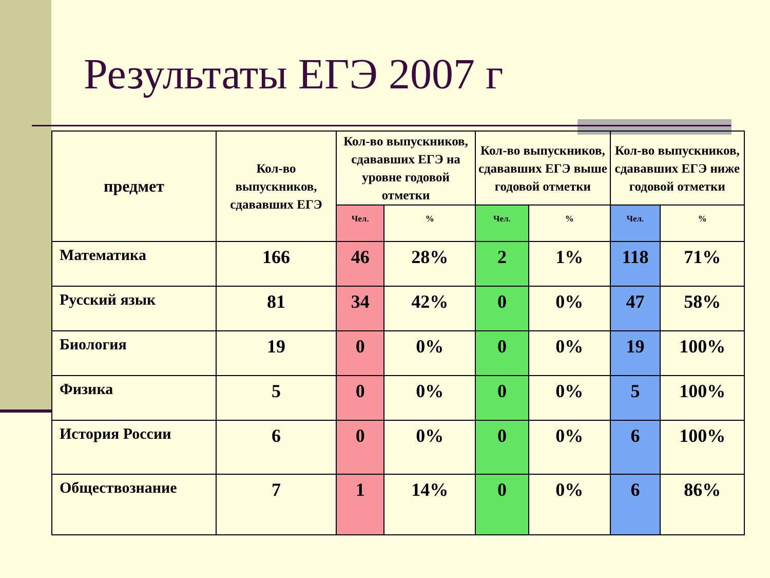Результаты ЕГЭ 2007 г
| предмет | Кол-во выпускников, сдававших ЕГЭ | Кол-во выпускников, сдававших ЕГЭ на уровне годовой отметки | | Кол-во выпускников, сдававших ЕГЭ выше годовой отметки | | Кол-во выпускников, сдававших ЕГЭ ниже годовой отметки | |
| --- | --- | --- | --- | --- | --- | --- | --- |
| | | Чел. | % | Чел. | % | Чел. | % |
| Математика | 166 | 46 | 28% | 2 | 1% | 118 | 71% |
| Русский язык | 81 | 34 | 42% | 0 | 0% | 47 | 58% |
| Биология | 19 | 0 | 0% | 0 | 0% | 19 | 100% |
| Физика | 5 | 0 | 0% | 0 | 0% | 5 | 100% |
| История России | 6 | 0 | 0% | 0 | 0% | 6 | 100% |
| Обществознание | 7 | 1 | 14% | 0 | 0% | 6 | 86% |